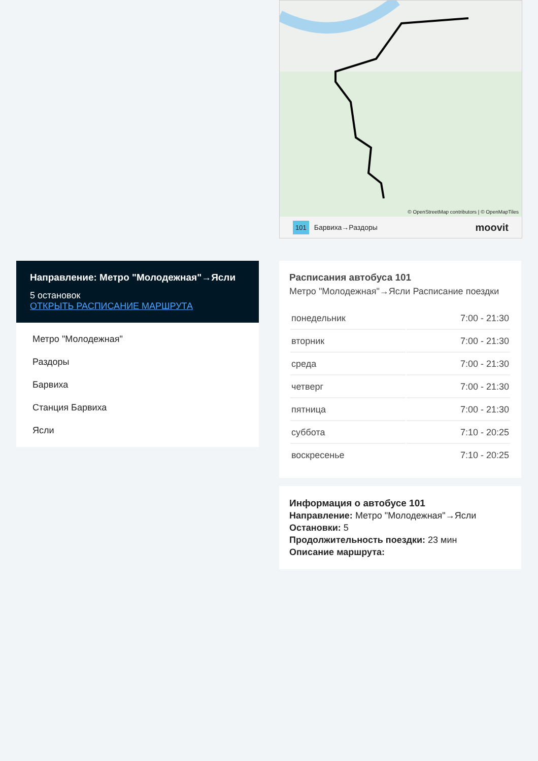© OpenStreetMap contributors | © OpenMapTiles
101 Барвиха→Раздоры moovit
Направление: Метро "Молодежная"→Ясли
5 остановок
ОТКРЫТЬ РАСПИСАНИЕ МАРШРУТА
Метро "Молодежная"
Раздоры
Барвиха
Станция Барвиха
Ясли
Расписания автобуса 101
Метро "Молодежная"→Ясли Расписание поездки
| понедельник | 7:00 - 21:30 |
| вторник | 7:00 - 21:30 |
| среда | 7:00 - 21:30 |
| четверг | 7:00 - 21:30 |
| пятница | 7:00 - 21:30 |
| суббота | 7:10 - 20:25 |
| воскресенье | 7:10 - 20:25 |
Информация о автобусе 101
Направление: Метро "Молодежная"→Ясли
Остановки: 5
Продолжительность поездки: 23 мин
Описание маршрута: